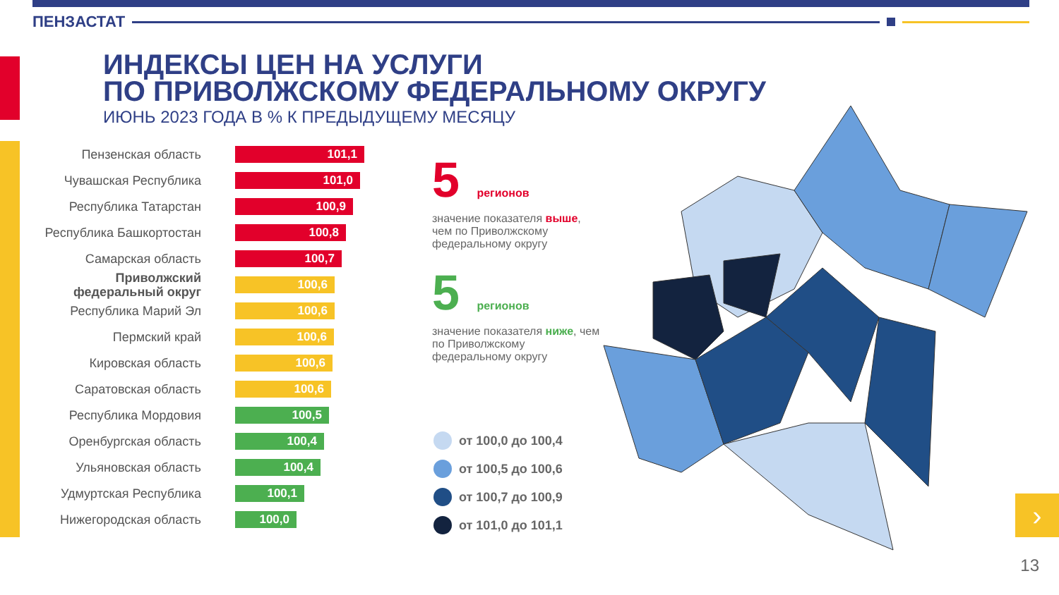ПЕНЗАСТАТ
ИНДЕКСЫ ЦЕН НА УСЛУГИ
ПО ПРИВОЛЖСКОМУ ФЕДЕРАЛЬНОМУ ОКРУГУ
ИЮНЬ 2023 ГОДА В % К ПРЕДЫДУЩЕМУ МЕСЯЦУ
Пензенская область
101,1
Чувашская Республика
101,0
Республика Татарстан
100,9
Республика Башкортостан
100,8
Самарская область
100,7
Приволжский федеральный округ
100,6
Республика Марий Эл
100,6
Пермский край
100,6
Кировская область
100,6
Саратовская область
100,6
Республика Мордовия
100,5
Оренбургская область
100,4
Ульяновская область
100,4
Удмуртская Республика
100,1
Нижегородская область
100,0
5 регионов
значение показателя выше, чем по Приволжскому федеральному округу
5 регионов
значение показателя ниже, чем по Приволжскому федеральному округу
от 100,0 до 100,4
от 100,5 до 100,6
от 100,7 до 100,9
от 101,0 до 101,1
›
13